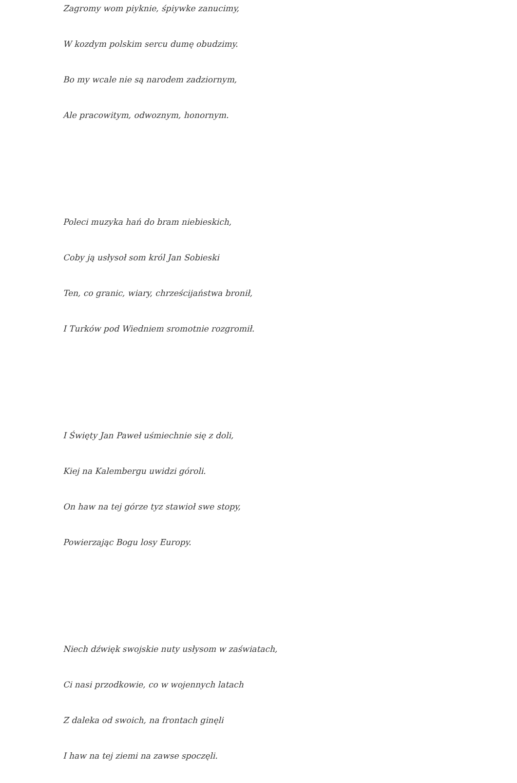Zagromy wom piyknie, śpiywke zanucimy,
W kozdym polskim sercu dumę obudzimy.
Bo my wcale nie są narodem zadziornym,
Ale pracowitym, odwoznym, honornym.
Poleci muzyka hań do bram niebieskich,
Coby ją usłysoł som król Jan Sobieski
Ten, co granic, wiary, chrześcijaństwa bronił,
I Turków pod Wiedniem sromotnie rozgromił.
I Święty Jan Paweł uśmiechnie się z doli,
Kiej na Kalembergu uwidzi góroli.
On haw na tej górze tyz stawioł swe stopy,
Powierzając Bogu losy Europy.
Niech dźwięk swojskie nuty usłysom w zaświatach,
Ci nasi przodkowie, co w wojennych latach
Z daleka od swoich, na frontach ginęli
I haw na tej ziemi na zawse spoczęli.